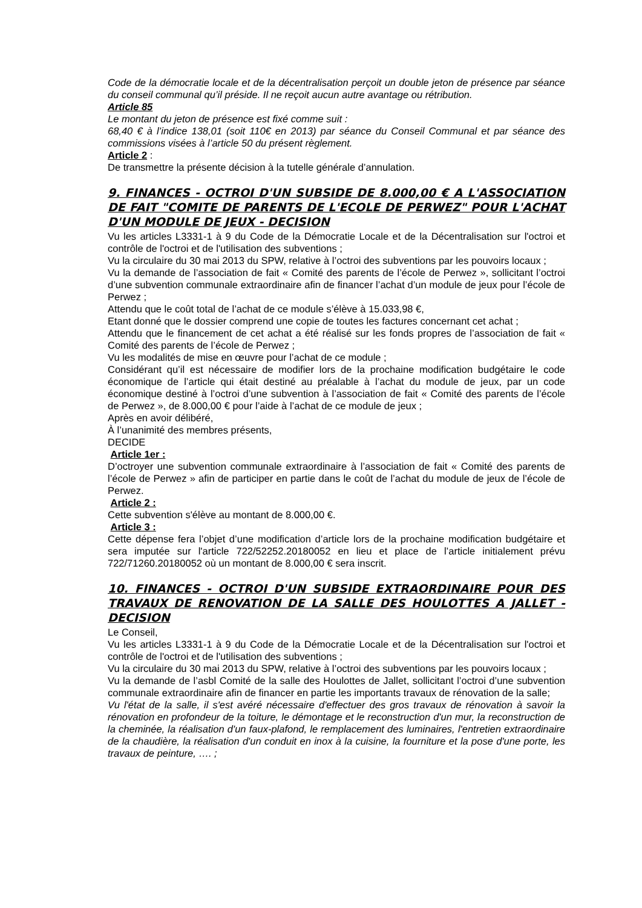Code de la démocratie locale et de la décentralisation perçoit un double jeton de présence par séance du conseil communal qu’il préside. Il ne reçoit aucun autre avantage ou rétribution.
Article 85
Le montant du jeton de présence est fixé comme suit :
68,40 € à l’indice 138,01 (soit 110€ en 2013) par séance du Conseil Communal et par séance des commissions visées à l’article 50 du présent règlement.
Article 2 :
De transmettre la présente décision à la tutelle générale d’annulation.
9. FINANCES - OCTROI D'UN SUBSIDE DE 8.000,00 € A L'ASSOCIATION DE FAIT "COMITE DE PARENTS DE L'ECOLE DE PERWEZ" POUR L'ACHAT D'UN MODULE DE JEUX - DECISION
Vu les articles L3331-1 à 9 du Code de la Démocratie Locale et de la Décentralisation sur l'octroi et contrôle de l'octroi et de l'utilisation des subventions ;
Vu la circulaire du 30 mai 2013 du SPW, relative à l’octroi des subventions par les pouvoirs locaux ;
Vu la demande de l’association de fait « Comité des parents de l’école de Perwez », sollicitant l’octroi d’une subvention communale extraordinaire afin de financer l’achat d’un module de jeux pour l’école de Perwez ;
Attendu que le coût total de l’achat de ce module s’élève à 15.033,98 €,
Etant donné que le dossier comprend une copie de toutes les factures concernant cet achat ;
Attendu que le financement de cet achat a été réalisé sur les fonds propres de l’association de fait « Comité des parents de l’école de Perwez ;
Vu les modalités de mise en œuvre pour l’achat de ce module ;
Considérant qu’il est nécessaire de modifier lors de la prochaine modification budgétaire le code économique de l’article qui était destiné au préalable à l’achat du module de jeux, par un code économique destiné à l’octroi d’une subvention à l’association de fait « Comité des parents de l’école de Perwez », de 8.000,00 € pour l’aide à l’achat de ce module de jeux ;
Après en avoir délibéré,
À l’unanimité des membres présents,
DECIDE
Article 1er :
D’octroyer une subvention communale extraordinaire à l’association de fait « Comité des parents de l’école de Perwez » afin de participer en partie dans le coût de l’achat du module de jeux de l’école de Perwez.
Article 2 :
Cette subvention s'élève au montant de 8.000,00 €.
Article 3 :
Cette dépense fera l’objet d’une modification d’article lors de la prochaine modification budgétaire et sera imputée sur l'article 722/52252.20180052 en lieu et place de l’article initialement prévu 722/71260.20180052 où un montant de 8.000,00 € sera inscrit.
10. FINANCES - OCTROI D'UN SUBSIDE EXTRAORDINAIRE POUR DES TRAVAUX DE RENOVATION DE LA SALLE DES HOULOTTES A JALLET - DECISION
Le Conseil,
Vu les articles L3331-1 à 9 du Code de la Démocratie Locale et de la Décentralisation sur l'octroi et contrôle de l'octroi et de l'utilisation des subventions ;
Vu la circulaire du 30 mai 2013 du SPW, relative à l’octroi des subventions par les pouvoirs locaux ;
Vu la demande de l’asbl Comité de la salle des Houlottes de Jallet, sollicitant l’octroi d’une subvention communale extraordinaire afin de financer en partie les importants travaux de rénovation de la salle;
Vu l'état de la salle, il s'est avéré nécessaire d'effectuer des gros travaux de rénovation à savoir la rénovation en profondeur de la toiture, le démontage et le reconstruction d'un mur, la reconstruction de la cheminée, la réalisation d'un faux-plafond, le remplacement des luminaires, l'entretien extraordinaire de la chaudière, la réalisation d'un conduit en inox à la cuisine, la fourniture et la pose d'une porte, les travaux de peinture, …. ;